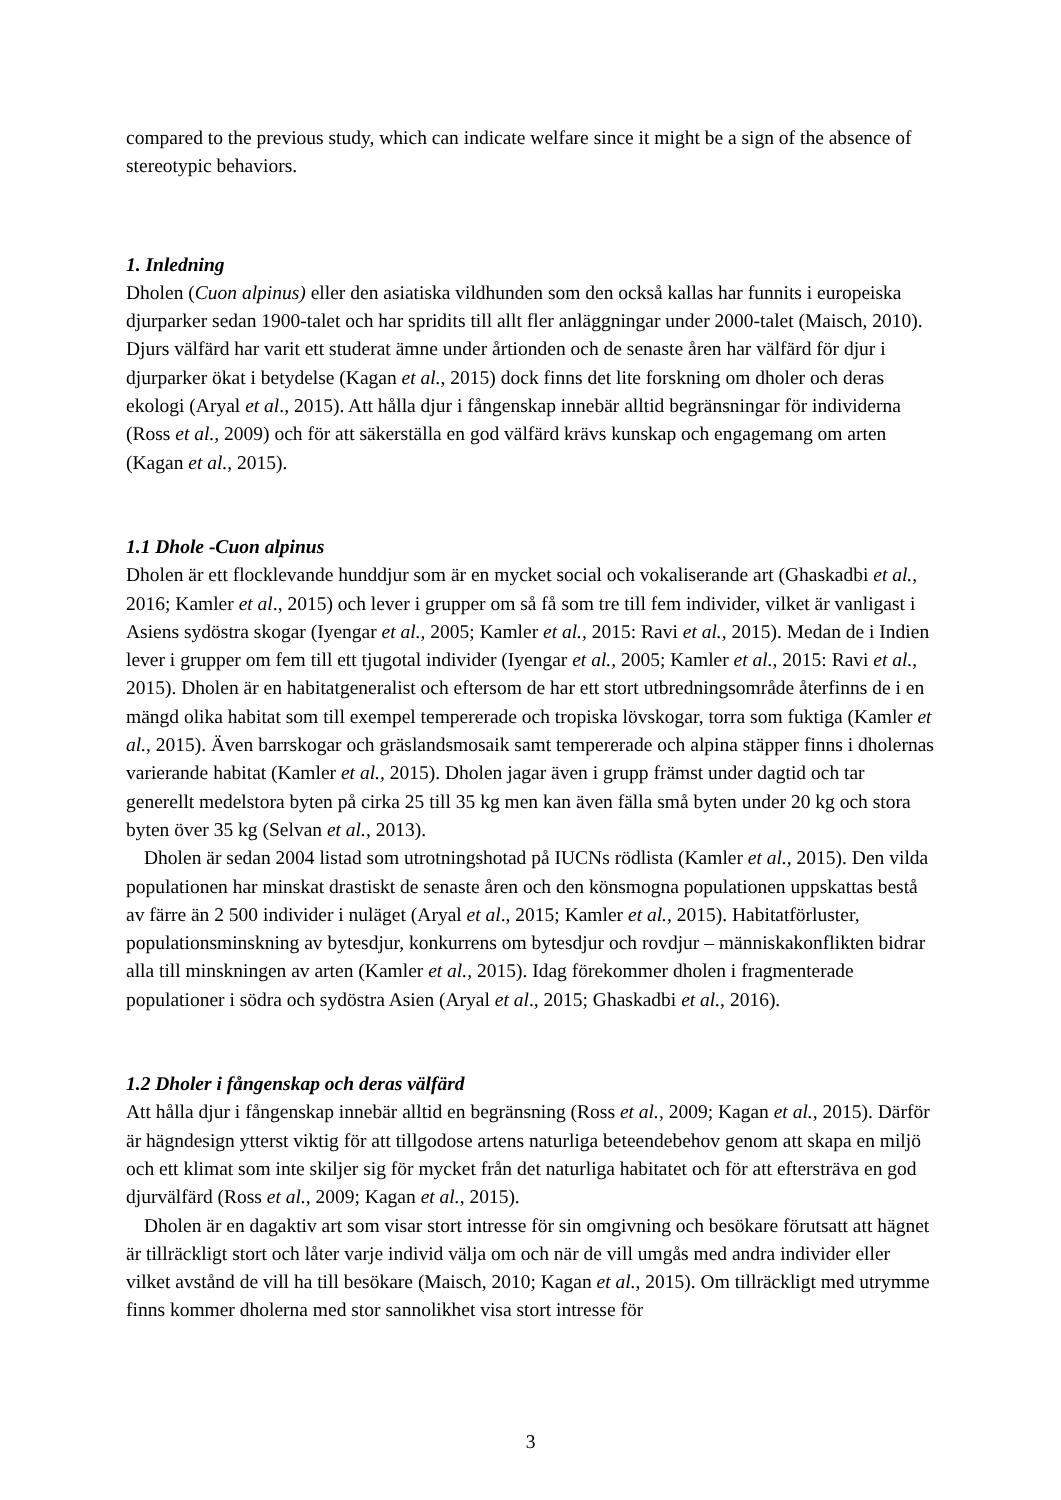compared to the previous study, which can indicate welfare since it might be a sign of the absence of stereotypic behaviors.
1. Inledning
Dholen (Cuon alpinus) eller den asiatiska vildhunden som den också kallas har funnits i europeiska djurparker sedan 1900-talet och har spridits till allt fler anläggningar under 2000-talet (Maisch, 2010). Djurs välfärd har varit ett studerat ämne under årtionden och de senaste åren har välfärd för djur i djurparker ökat i betydelse (Kagan et al., 2015) dock finns det lite forskning om dholer och deras ekologi (Aryal et al., 2015). Att hålla djur i fångenskap innebär alltid begränsningar för individerna (Ross et al., 2009) och för att säkerställa en god välfärd krävs kunskap och engagemang om arten (Kagan et al., 2015).
1.1 Dhole -Cuon alpinus
Dholen är ett flocklevande hunddjur som är en mycket social och vokaliserande art (Ghaskadbi et al., 2016; Kamler et al., 2015) och lever i grupper om så få som tre till fem individer, vilket är vanligast i Asiens sydöstra skogar (Iyengar et al., 2005; Kamler et al., 2015: Ravi et al., 2015). Medan de i Indien lever i grupper om fem till ett tjugotal individer (Iyengar et al., 2005; Kamler et al., 2015: Ravi et al., 2015). Dholen är en habitatgeneralist och eftersom de har ett stort utbredningsområde återfinns de i en mängd olika habitat som till exempel tempererade och tropiska lövskogar, torra som fuktiga (Kamler et al., 2015). Även barrskogar och gräslandsmosaik samt tempererade och alpina stäpper finns i dholernas varierande habitat (Kamler et al., 2015). Dholen jagar även i grupp främst under dagtid och tar generellt medelstora byten på cirka 25 till 35 kg men kan även fälla små byten under 20 kg och stora byten över 35 kg (Selvan et al., 2013).
Dholen är sedan 2004 listad som utrotningshotad på IUCNs rödlista (Kamler et al., 2015). Den vilda populationen har minskat drastiskt de senaste åren och den könsmogna populationen uppskattas bestå av färre än 2 500 individer i nuläget (Aryal et al., 2015; Kamler et al., 2015). Habitatförluster, populationsminskning av bytesdjur, konkurrens om bytesdjur och rovdjur – människakonflikten bidrar alla till minskningen av arten (Kamler et al., 2015). Idag förekommer dholen i fragmenterade populationer i södra och sydöstra Asien (Aryal et al., 2015; Ghaskadbi et al., 2016).
1.2 Dholer i fångenskap och deras välfärd
Att hålla djur i fångenskap innebär alltid en begränsning (Ross et al., 2009; Kagan et al., 2015). Därför är hägndesign ytterst viktig för att tillgodose artens naturliga beteendebehov genom att skapa en miljö och ett klimat som inte skiljer sig för mycket från det naturliga habitatet och för att eftersträva en god djurvälfärd (Ross et al., 2009; Kagan et al., 2015).
Dholen är en dagaktiv art som visar stort intresse för sin omgivning och besökare förutsatt att hägnet är tillräckligt stort och låter varje individ välja om och när de vill umgås med andra individer eller vilket avstånd de vill ha till besökare (Maisch, 2010; Kagan et al., 2015). Om tillräckligt med utrymme finns kommer dholerna med stor sannolikhet visa stort intresse för
3